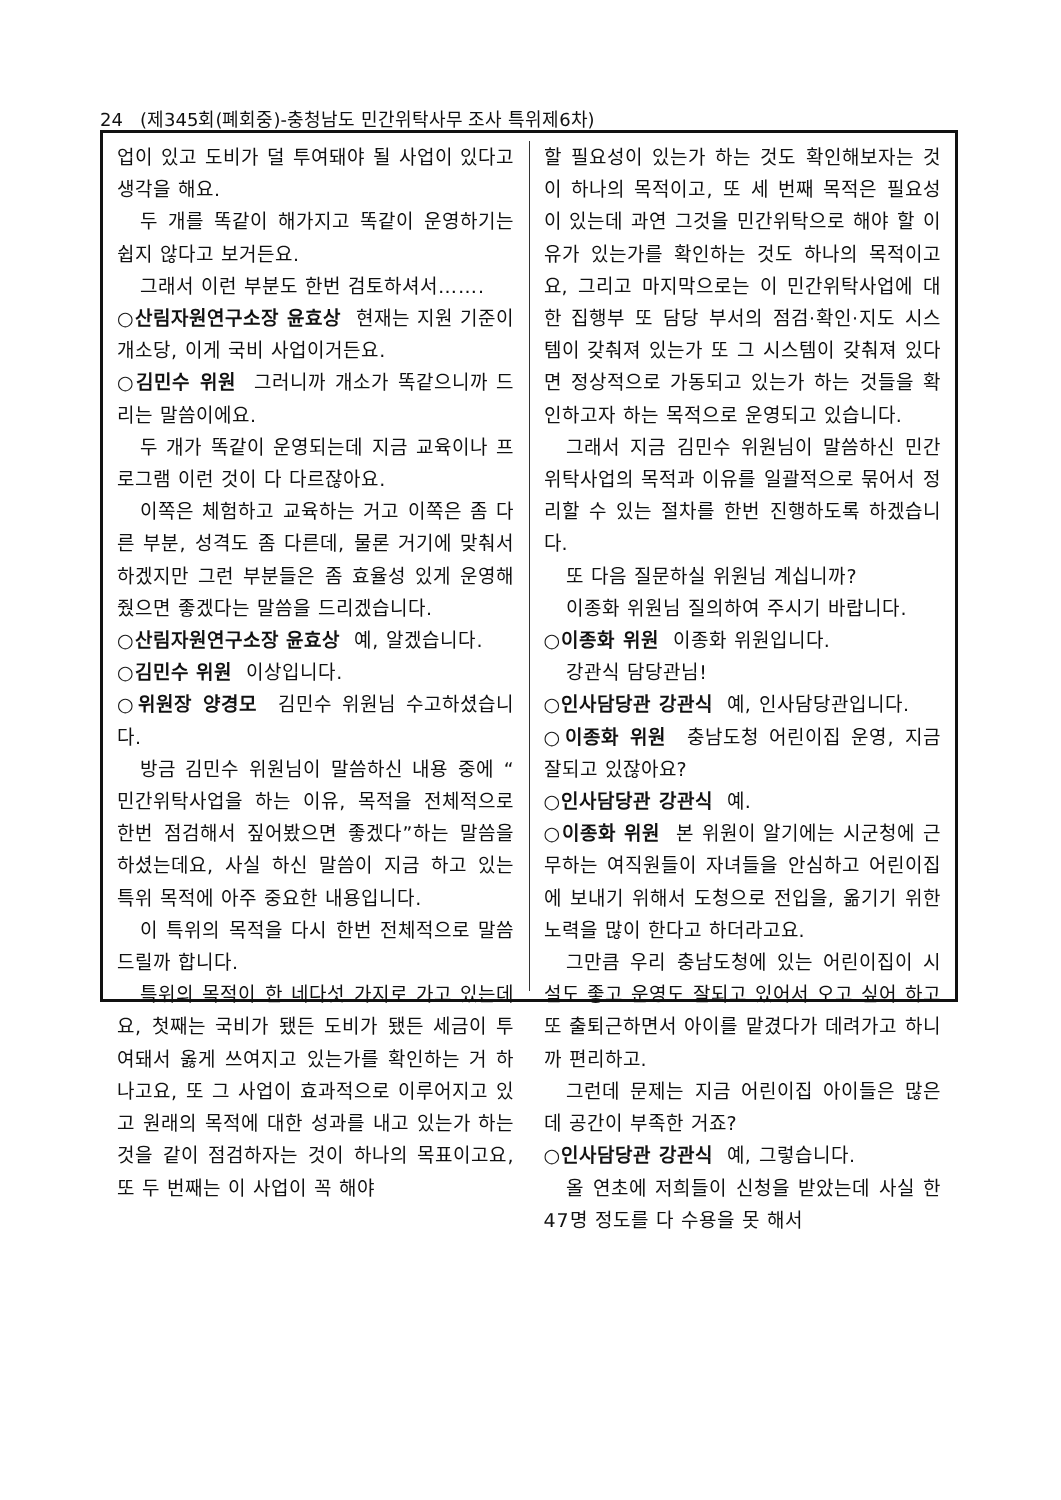24 (제345회(폐회중)-충청남도 민간위탁사무 조사 특위제6차)
업이 있고 도비가 덜 투여돼야 될 사업이 있다고 생각을 해요.
두 개를 똑같이 해가지고 똑같이 운영하기는 쉽지 않다고 보거든요.
그래서 이런 부분도 한번 검토하셔서…….
○산림자원연구소장 윤효상 현재는 지원 기준이 개소당, 이게 국비 사업이거든요.
○김민수 위원 그러니까 개소가 똑같으니까 드리는 말씀이에요.
두 개가 똑같이 운영되는데 지금 교육이나 프로그램 이런 것이 다 다르잖아요.
이쪽은 체험하고 교육하는 거고 이쪽은 좀 다른 부분, 성격도 좀 다른데, 물론 거기에 맞춰서 하겠지만 그런 부분들은 좀 효율성 있게 운영해 줬으면 좋겠다는 말씀을 드리겠습니다.
○산림자원연구소장 윤효상 예, 알겠습니다.
○김민수 위원 이상입니다.
○위원장 양경모 김민수 위원님 수고하셨습니다.
방금 김민수 위원님이 말씀하신 내용 중에 “ 민간위탁사업을 하는 이유, 목적을 전체적으로 한번 점검해서 짚어봤으면 좋겠다”하는 말씀을 하셨는데요, 사실 하신 말씀이 지금 하고 있는 특위 목적에 아주 중요한 내용입니다.
이 특위의 목적을 다시 한번 전체적으로 말씀드릴까 합니다.
특위의 목적이 한 네다섯 가지로 가고 있는데요, 첫째는 국비가 됐든 도비가 됐든 세금이 투여돼서 옳게 쓰여지고 있는가를 확인하는 거 하나고요, 또 그 사업이 효과적으로 이루어지고 있고 원래의 목적에 대한 성과를 내고 있는가 하는 것을 같이 점검하자는 것이 하나의 목표이고요, 또 두 번째는 이 사업이 꼭 해야
할 필요성이 있는가 하는 것도 확인해보자는 것이 하나의 목적이고, 또 세 번째 목적은 필요성이 있는데 과연 그것을 민간위탁으로 해야 할 이유가 있는가를 확인하는 것도 하나의 목적이고요, 그리고 마지막으로는 이 민간위탁사업에 대한 집행부 또 담당 부서의 점검·확인·지도 시스템이 갖춰져 있는가 또 그 시스템이 갖춰져 있다면 정상적으로 가동되고 있는가 하는 것들을 확인하고자 하는 목적으로 운영되고 있습니다.
그래서 지금 김민수 위원님이 말씀하신 민간위탁사업의 목적과 이유를 일괄적으로 묶어서 정리할 수 있는 절차를 한번 진행하도록 하겠습니다.
또 다음 질문하실 위원님 계십니까?
이종화 위원님 질의하여 주시기 바랍니다.
○이종화 위원 이종화 위원입니다.
강관식 담당관님!
○인사담당관 강관식 예, 인사담당관입니다.
○이종화 위원 충남도청 어린이집 운영, 지금 잘되고 있잖아요?
○인사담당관 강관식 예.
○이종화 위원 본 위원이 알기에는 시군청에 근무하는 여직원들이 자녀들을 안심하고 어린이집에 보내기 위해서 도청으로 전입을, 옮기기 위한 노력을 많이 한다고 하더라고요.
그만큼 우리 충남도청에 있는 어린이집이 시설도 좋고 운영도 잘되고 있어서 오고 싶어 하고 또 출퇴근하면서 아이를 맡겼다가 데려가고 하니까 편리하고.
그런데 문제는 지금 어린이집 아이들은 많은데 공간이 부족한 거죠?
○인사담당관 강관식 예, 그렇습니다.
올 연초에 저희들이 신청을 받았는데 사실 한 47명 정도를 다 수용을 못 해서